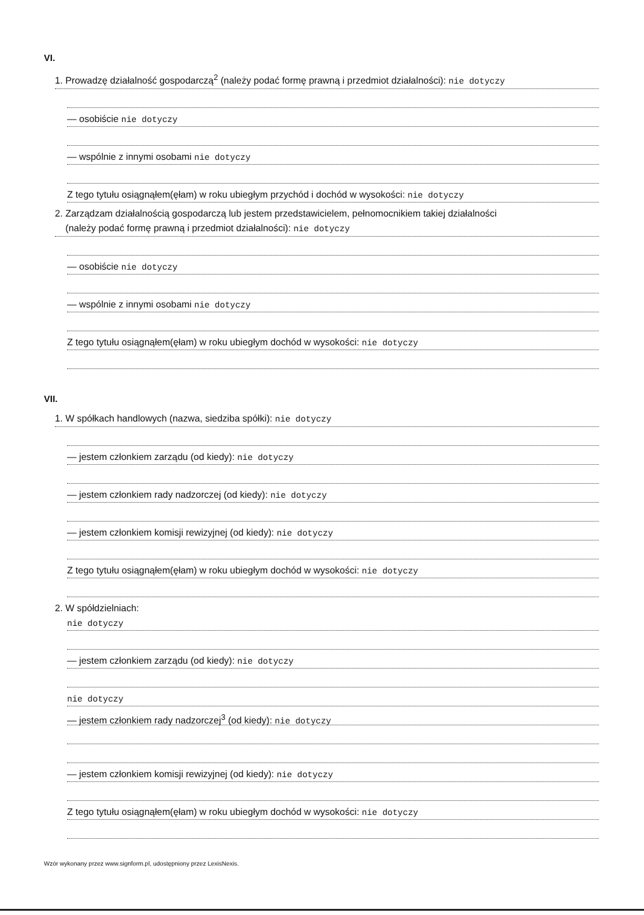VI.
1. Prowadzę działalność gospodarczą<sup>2</sup> (należy podać formę prawną i przedmiot działalności): nie dotyczy
— osobiście nie dotyczy
— wspólnie z innymi osobami nie dotyczy
Z tego tytułu osiągnąłem(ęłam) w roku ubiegłym przychód i dochód w wysokości: nie dotyczy
2. Zarządzam działalnością gospodarczą lub jestem przedstawicielem, pełnomocnikiem takiej działalności
(należy podać formę prawną i przedmiot działalności): nie dotyczy
— osobiście nie dotyczy
— wspólnie z innymi osobami nie dotyczy
Z tego tytułu osiągnąłem(ęłam) w roku ubiegłym dochód w wysokości: nie dotyczy
VII.
1. W spółkach handlowych (nazwa, siedziba spółki): nie dotyczy
— jestem członkiem zarządu (od kiedy): nie dotyczy
— jestem członkiem rady nadzorczej (od kiedy): nie dotyczy
— jestem członkiem komisji rewizyjnej (od kiedy): nie dotyczy
Z tego tytułu osiągnąłem(ęłam) w roku ubiegłym dochód w wysokości: nie dotyczy
2. W spółdzielniach:
nie dotyczy
— jestem członkiem zarządu (od kiedy): nie dotyczy
nie dotyczy
— jestem członkiem rady nadzorczej<sup>3</sup> (od kiedy): nie dotyczy
— jestem członkiem komisji rewizyjnej (od kiedy): nie dotyczy
Z tego tytułu osiągnąłem(ęłam) w roku ubiegłym dochód w wysokości: nie dotyczy
Wzór wykonany przez www.signform.pl, udostępniony przez LexisNexis.